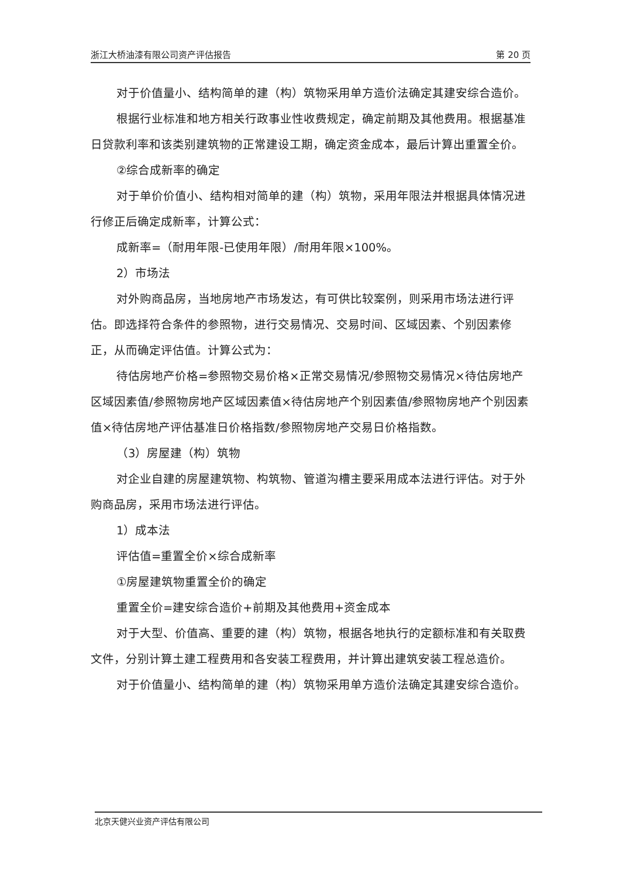浙江大桥油漆有限公司资产评估报告 第 20 页
对于价值量小、结构简单的建（构）筑物采用单方造价法确定其建安综合造价。
根据行业标准和地方相关行政事业性收费规定，确定前期及其他费用。根据基准日贷款利率和该类别建筑物的正常建设工期，确定资金成本，最后计算出重置全价。
②综合成新率的确定
对于单价价值小、结构相对简单的建（构）筑物，采用年限法并根据具体情况进行修正后确定成新率，计算公式：
成新率=（耐用年限-已使用年限）/耐用年限×100%。
2）市场法
对外购商品房，当地房地产市场发达，有可供比较案例，则采用市场法进行评估。即选择符合条件的参照物，进行交易情况、交易时间、区域因素、个别因素修正，从而确定评估值。计算公式为：
待估房地产价格=参照物交易价格×正常交易情况/参照物交易情况×待估房地产区域因素值/参照物房地产区域因素值×待估房地产个别因素值/参照物房地产个别因素值×待估房地产评估基准日价格指数/参照物房地产交易日价格指数。
（3）房屋建（构）筑物
对企业自建的房屋建筑物、构筑物、管道沟槽主要采用成本法进行评估。对于外购商品房，采用市场法进行评估。
1）成本法
评估值=重置全价×综合成新率
①房屋建筑物重置全价的确定
重置全价=建安综合造价+前期及其他费用+资金成本
对于大型、价值高、重要的建（构）筑物，根据各地执行的定额标准和有关取费文件，分别计算土建工程费用和各安装工程费用，并计算出建筑安装工程总造价。
对于价值量小、结构简单的建（构）筑物采用单方造价法确定其建安综合造价。
北京天健兴业资产评估有限公司